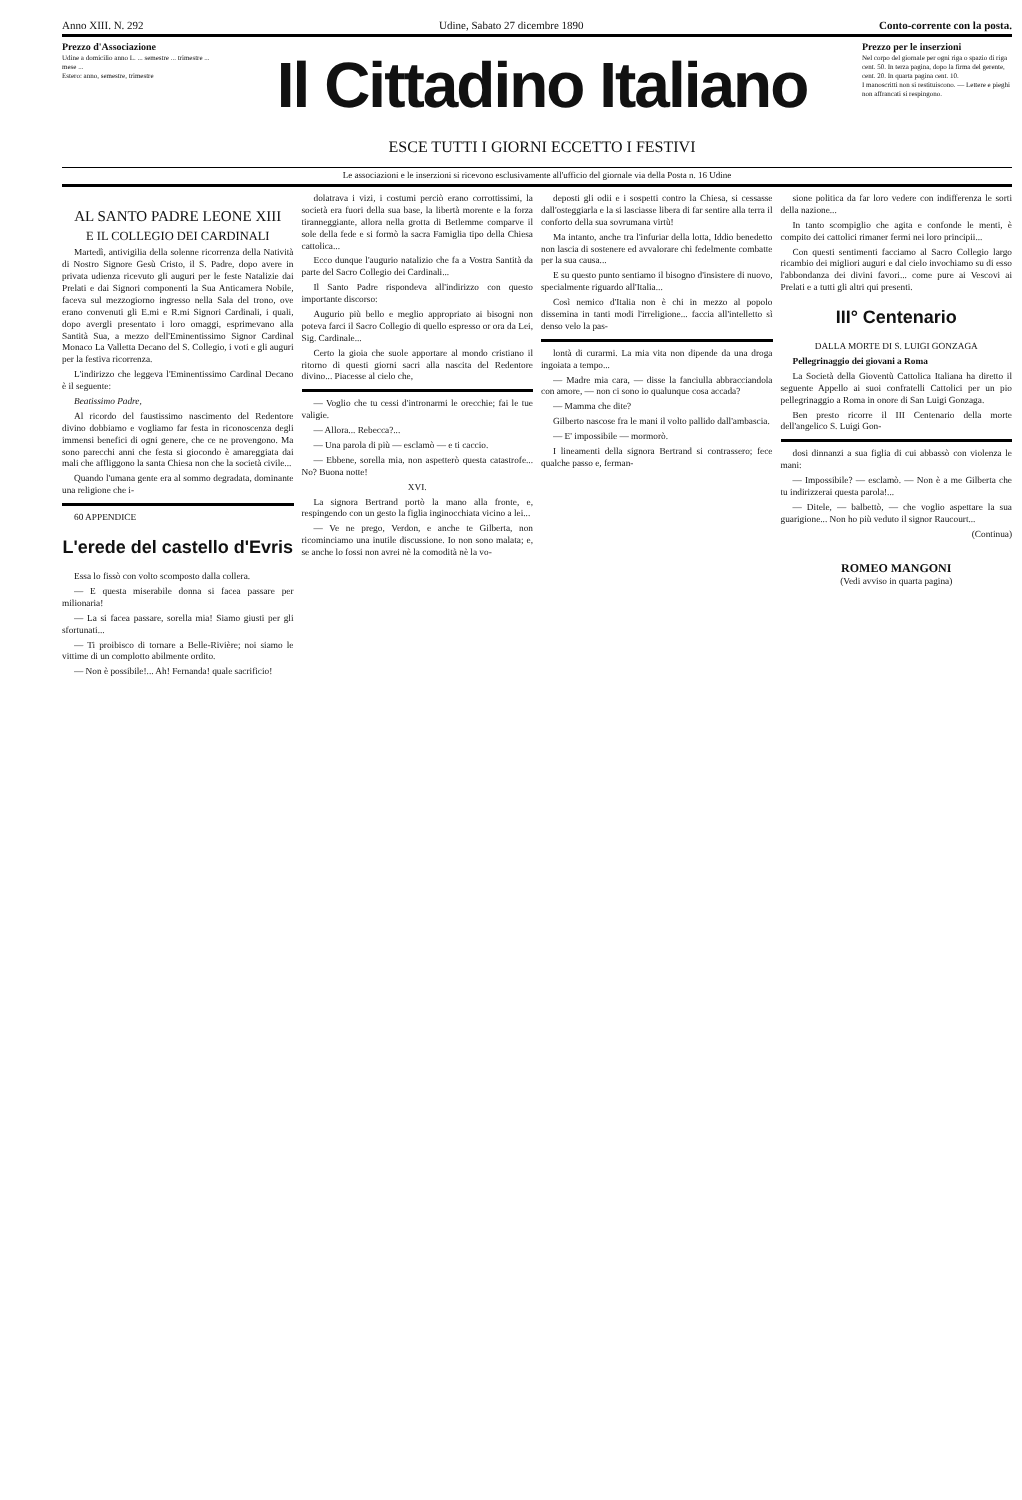Anno XIII. N. 292 Udine, Sabato 27 dicembre 1890 Conto-corrente con la posta.
Prezzo d'Associazione
Udine a domicilio anno L. ... semestre ... trimestre ... mese ...
Estero: anno, semestre, trimestre
Il Cittadino Italiano
ESCE TUTTI I GIORNI ECCETTO I FESTIVI
Prezzo per le inserzioni
Nel corpo del giornale per ogni riga o spazio di riga cent. 50. In terza pagina, dopo la firma del gerente, cent. 20. In quarta pagina cent. 10.
I manoscritti non si restituiscono. — Lettere e pieghi non affrancati si respingono.
Le associazioni e le inserzioni si ricevono esclusivamente all'ufficio del giornale via della Posta n. 16 Udine
AL SANTO PADRE LEONE XIII
E IL COLLEGIO DEI CARDINALI
Martedì, antivigilia della solenne ricorrenza della Natività di Nostro Signore Gesù Cristo, il S. Padre, dopo avere in privata udienza ricevuto gli auguri per le feste Natalizie dai Prelati e dai Signori componenti la Sua Anticamera Nobile, faceva sul mezzogiorno ingresso nella Sala del trono, ove erano convenuti gli E.mi e R.mi Signori Cardinali, i quali, dopo avergli presentato i loro omaggi, esprimevano alla Santità Sua, a mezzo dell'Eminentissimo Signor Cardinal Monaco La Valletta Decano del S. Collegio, i voti e gli auguri per la festiva ricorrenza.
L'indirizzo che leggeva l'Eminentissimo Cardinal Decano è il seguente:
Beatissimo Padre,
Al ricordo del faustissimo nascimento del Redentore divino dobbiamo e vogliamo far festa in riconoscenza degli immensi benefici di ogni genere, che ce ne provengono. Ma sono parecchi anni che festa si giocondo è amareggiata dai mali che affliggono la santa Chiesa non che la società civile...
Quando l'umana gente era al sommo degradata, dominante una religione che i-
60 APPENDICE
L'erede del castello d'Evris
Essa lo fissò con volto scomposto dalla collera.
— E questa miserabile donna si facea passare per milionaria!
— La si facea passare, sorella mia! Siamo giusti per gli sfortunati...
— Ti proibisco di tornare a Belle-Rivière; noi siamo le vittime di un complotto abilmente ordito.
— Non è possibile!... Ah! Fernanda! quale sacrificio!
dolatrava i vizi, i costumi perciò erano corrottissimi, la società era fuori della sua base, la libertà morente e la forza tiranneggiante, allora nella grotta di Betlemme comparve il sole della fede e si formò la sacra Famiglia tipo della Chiesa cattolica...
Ecco dunque l'augurio natalizio che fa a Vostra Santità da parte del Sacro Collegio dei Cardinali...
Il Santo Padre rispondeva all'indirizzo con questo importante discorso:
Augurio più bello e meglio appropriato ai bisogni non poteva farci il Sacro Collegio di quello espresso or ora da Lei, Sig. Cardinale...
Certo la gioia che suole apportare al mondo cristiano il ritorno di questi giorni sacri alla nascita del Redentore divino... Piacesse al cielo che,
— Voglio che tu cessi d'intronarmi le orecchie; fai le tue valigie.
— Allora... Rebecca?...
— Una parola di più — esclamò — e ti caccio.
— Ebbene, sorella mia, non aspetterò questa catastrofe... No? Buona notte!
XVI.
La signora Bertrand portò la mano alla fronte, e, respingendo con un gesto la figlia inginocchiata vicino a lei...
— Ve ne prego, Verdon, e anche te Gilberta, non ricominciamo una inutile discussione. Io non sono malata; e, se anche lo fossi non avrei nè la comodità nè la vo-
deposti gli odii e i sospetti contro la Chiesa, si cessasse dall'osteggiarla e la si lasciasse libera di far sentire alla terra il conforto della sua sovrumana virtù!
Ma intanto, anche tra l'infuriar della lotta, Iddio benedetto non lascia di sostenere ed avvalorare chi fedelmente combatte per la sua causa...
E su questo punto sentiamo il bisogno d'insistere di nuovo, specialmente riguardo all'Italia...
Così nemico d'Italia non è chi in mezzo al popolo dissemina in tanti modi l'irreligione... faccia all'intelletto sì denso velo la pas-
lontà di curarmi. La mia vita non dipende da una droga ingoiata a tempo...
— Madre mia cara, — disse la fanciulla abbracciandola con amore, — non ci sono io qualunque cosa accada?
— Mamma che dite?
Gilberto nascose fra le mani il volto pallido dall'ambascia.
— E' impossibile — mormorò.
I lineamenti della signora Bertrand si contrassero; fece qualche passo e, ferman-
sione politica da far loro vedere con indifferenza le sorti della nazione...
In tanto scompiglio che agita e confonde le menti, è compito dei cattolici rimaner fermi nei loro principii...
Con questi sentimenti facciamo al Sacro Collegio largo ricambio dei migliori auguri e dal cielo invochiamo su di esso l'abbondanza dei divini favori... come pure ai Vescovi ai Prelati e a tutti gli altri qui presenti.
III° Centenario
DALLA MORTE DI S. LUIGI GONZAGA
Pellegrinaggio dei giovani a Roma
La Società della Gioventù Cattolica Italiana ha diretto il seguente Appello ai suoi confratelli Cattolici per un pio pellegrinaggio a Roma in onore di San Luigi Gonzaga.
Ben presto ricorre il III Centenario della morte dell'angelico S. Luigi Gon-
dosi dinnanzi a sua figlia di cui abbassò con violenza le mani:
— Impossibile? — esclamò. — Non è a me Gilberta che tu indirizzerai questa parola!...
— Ditele, — balbettò, — che voglio aspettare la sua guarigione... Non ho più veduto il signor Raucourt...
(Continua)
ROMEO MANGONI
(Vedi avviso in quarta pagina)